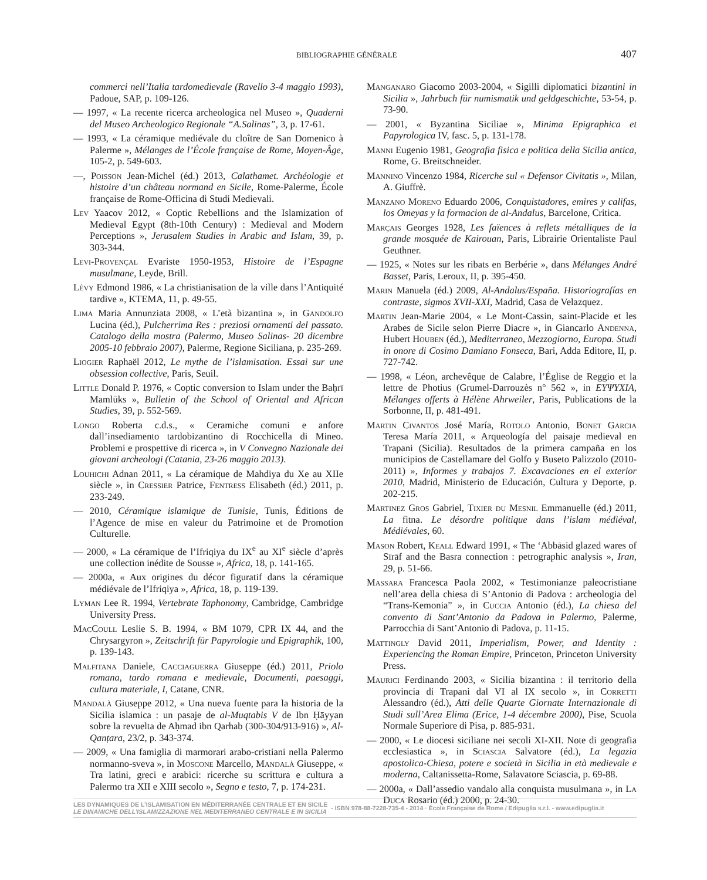BIBLIOGRAPHIE GÉNÉRALE 407
commerci nell’Italia tardomedievale (Ravello 3-4 maggio 1993), Padoue, SAP, p. 109-126.
— 1997, « La recente ricerca archeologica nel Museo », Quaderni del Museo Archeologico Regionale “A.Salinas”, 3, p. 17-61.
— 1993, « La céramique mediévale du cloître de San Domenico à Palerme », Mélanges de l’École française de Rome, Moyen-Âge, 105-2, p. 549-603.
—, Poisson Jean-Michel (éd.) 2013, Calathamet. Archéologie et histoire d’un château normand en Sicile, Rome-Palerme, École française de Rome-Officina di Studi Medievali.
Lev Yaacov 2012, « Coptic Rebellions and the Islamization of Medieval Egypt (8th-10th Century) : Medieval and Modern Perceptions », Jerusalem Studies in Arabic and Islam, 39, p. 303-344.
Levi-Provençal Evariste 1950-1953, Histoire de l’Espagne musulmane, Leyde, Brill.
Lévy Edmond 1986, « La christianisation de la ville dans l’Antiquité tardive », KTEMA, 11, p. 49-55.
Lima Maria Annunziata 2008, « L’età bizantina », in Gandolfo Lucina (éd.), Pulcherrima Res : preziosi ornamenti del passato. Catalogo della mostra (Palermo, Museo Salinas- 20 dicembre 2005-10 febbraio 2007), Palerme, Regione Siciliana, p. 235-269.
Liogier Raphaël 2012, Le mythe de l’islamisation. Essai sur une obsession collective, Paris, Seuil.
Little Donald P. 1976, « Coptic conversion to Islam under the Baḥrī Mamlūks », Bulletin of the School of Oriental and African Studies, 39, p. 552-569.
Longo Roberta c.d.s., « Ceramiche comuni e anfore dall’insediamento tardobizantino di Rocchicella di Mineo. Problemi e prospettive di ricerca », in V Convegno Nazionale dei giovani archeologi (Catania, 23-26 maggio 2013).
Louhichi Adnan 2011, « La céramique de Mahdiya du Xe au XIIe siècle », in Cressier Patrice, Fentress Elisabeth (éd.) 2011, p. 233-249.
— 2010, Céramique islamique de Tunisie, Tunis, Éditions de l’Agence de mise en valeur du Patrimoine et de Promotion Culturelle.
— 2000, « La céramique de l’Ifriqiya du IX<sup>e</sup> au XI<sup>e</sup> siècle d’après une collection inédite de Sousse », Africa, 18, p. 141-165.
— 2000a, « Aux origines du décor figuratif dans la céramique médiévale de l’Ifriqiya », Africa, 18, p. 119-139.
Lyman Lee R. 1994, Vertebrate Taphonomy, Cambridge, Cambridge University Press.
MacCoull Leslie S. B. 1994, « BM 1079, CPR IX 44, and the Chrysargyron », Zeitschrift für Papyrologie und Epigraphik, 100, p. 139-143.
Malfitana Daniele, Cacciaguerra Giuseppe (éd.) 2011, Priolo romana, tardo romana e medievale, Documenti, paesaggi, cultura materiale, I, Catane, CNR.
Mandalà Giuseppe 2012, « Una nueva fuente para la historia de la Sicilia islamica : un pasaje de al-Muqtabis V de Ibn Ḥāyyan sobre la revuelta de Aḥmad ibn Qarhab (300-304/913-916) », Al-Qanṭara, 23/2, p. 343-374.
— 2009, « Una famiglia di marmorari arabo-cristiani nella Palermo normanno-sveva », in Moscone Marcello, Mandalà Giuseppe, « Tra latini, greci e arabici: ricerche su scrittura e cultura a Palermo tra XII e XIII secolo », Segno e testo, 7, p. 174-231.
Manganaro Giacomo 2003-2004, « Sigilli diplomatici bizantini in Sicilia », Jahrbuch für numismatik und geldgeschichte, 53-54, p. 73-90.
— 2001, « Byzantina Siciliae », Minima Epigraphica et Papyrologica IV, fasc. 5, p. 131-178.
Manni Eugenio 1981, Geografia fisica e politica della Sicilia antica, Rome, G. Breitschneider.
Mannino Vincenzo 1984, Ricerche sul « Defensor Civitatis », Milan, A. Giuffrè.
Manzano Moreno Eduardo 2006, Conquistadores, emires y califas, los Omeyas y la formacion de al-Andalus, Barcelone, Critica.
Marçais Georges 1928, Les faïences à reflets métalliques de la grande mosquée de Kairouan, Paris, Librairie Orientaliste Paul Geuthner.
— 1925, « Notes sur les ribats en Berbérie », dans Mélanges André Basset, Paris, Leroux, II, p. 395-450.
Marin Manuela (éd.) 2009, Al-Andalus/España. Historiografías en contraste, sigmos XVII-XXI, Madrid, Casa de Velazquez.
Martin Jean-Marie 2004, « Le Mont-Cassin, saint-Placide et les Arabes de Sicile selon Pierre Diacre », in Giancarlo Andenna, Hubert Houben (éd.), Mediterraneo, Mezzogiorno, Europa. Studi in onore di Cosimo Damiano Fonseca, Bari, Adda Editore, II, p. 727-742.
— 1998, « Léon, archevêque de Calabre, l’Église de Reggio et la lettre de Photius (Grumel-Darrouzès n° 562 », in ΕΥΨΥΧΙΑ, Mélanges offerts à Hélène Ahrweiler, Paris, Publications de la Sorbonne, II, p. 481-491.
Martin Civantos José María, Rotolo Antonio, Bonet Garcia Teresa María 2011, « Arqueología del paisaje medieval en Trapani (Sicilia). Resultados de la primera campaña en los municipios de Castellamare del Golfo y Buseto Palizzolo (2010-2011) », Informes y trabajos 7. Excavaciones en el exterior 2010, Madrid, Ministerio de Educación, Cultura y Deporte, p. 202-215.
Martinez Gros Gabriel, Tixier du Mesnil Emmanuelle (éd.) 2011, La fitna. Le désordre politique dans l’islam médiéval, Médiévales, 60.
Mason Robert, Keall Edward 1991, « The ‘Abbāsid glazed wares of Sīrāf and the Basra connection : petrographic analysis », Iran, 29, p. 51-66.
Massara Francesca Paola 2002, « Testimonianze paleocristiane nell’area della chiesa di S’Antonio di Padova : archeologia del “Trans-Kemonia” », in Cuccia Antonio (éd.), La chiesa del convento di Sant’Antonio da Padova in Palermo, Palerme, Parrocchia di Sant’Antonio di Padova, p. 11-15.
Mattingly David 2011, Imperialism, Power, and Identity : Experiencing the Roman Empire, Princeton, Princeton University Press.
Maurici Ferdinando 2003, « Sicilia bizantina : il territorio della provincia di Trapani dal VI al IX secolo », in Corretti Alessandro (éd.), Atti delle Quarte Giornate Internazionale di Studi sull’Area Elima (Erice, 1-4 décembre 2000), Pise, Scuola Normale Superiore di Pisa, p. 885-931.
— 2000, « Le diocesi siciliane nei secoli XI-XII. Note di geografia ecclesiastica », in Sciascia Salvatore (éd.), La legazia apostolica-Chiesa, potere e società in Sicilia in età medievale e moderna, Caltanissetta-Rome, Salavatore Sciascia, p. 69-88.
— 2000a, « Dall’assedio vandalo alla conquista musulmana », in La Duca Rosario (éd.) 2000, p. 24-30.
LES DYNAMIQUES DE L’ISLAMISATION EN MÉDITERRANÉE CENTRALE ET EN SICILE
LE DINAMICHE DELL’ISLAMIZZAZIONE NEL MEDITERRANEO CENTRALE E IN SICILIA
- ISBN 978-88-7228-735-4 - 2014 · École Française de Rome / Edipuglia s.r.l. - www.edipuglia.it